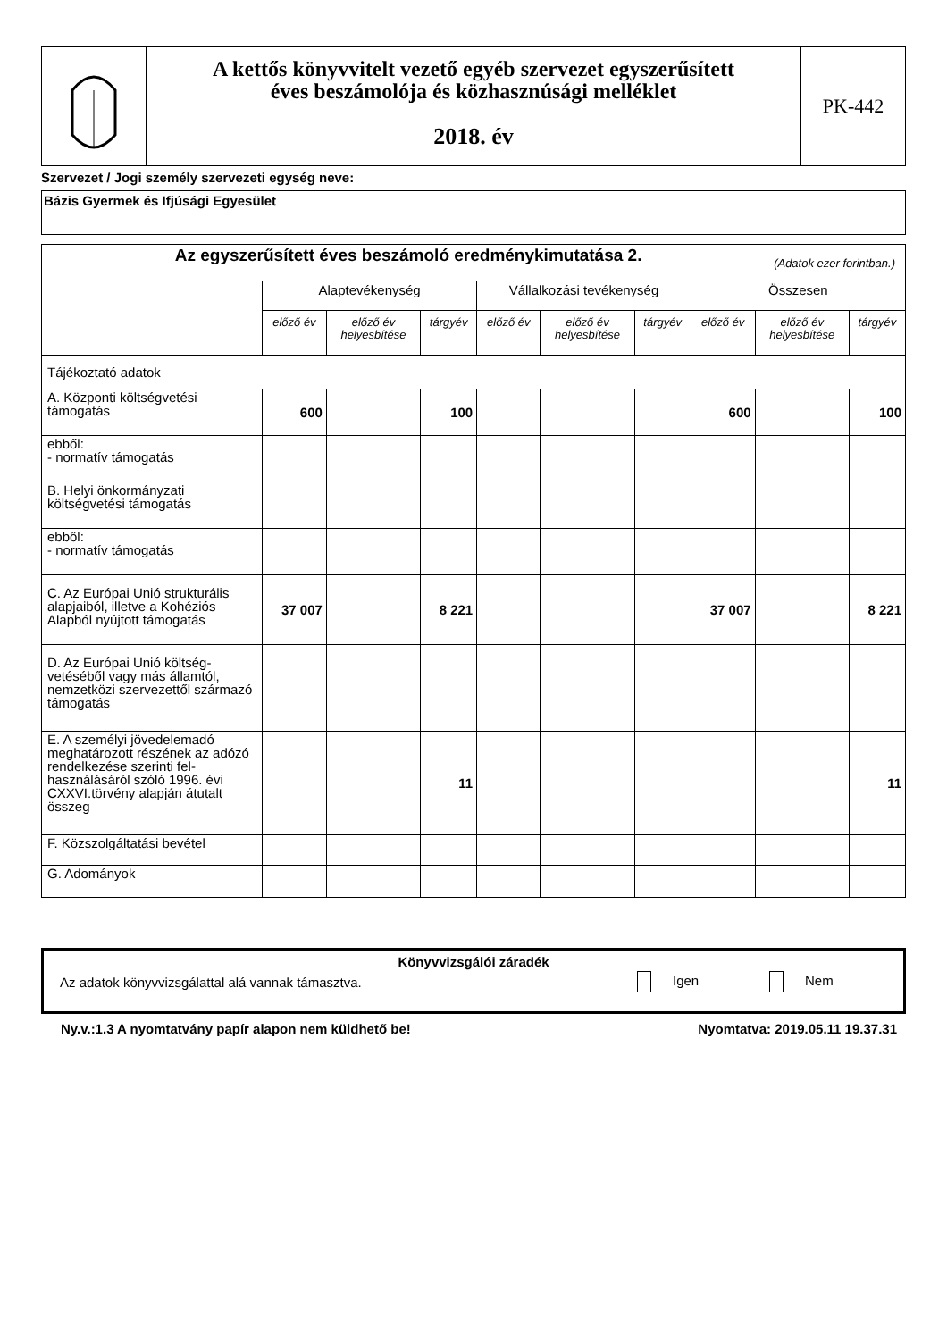A kettős könyvvitelt vezető egyéb szervezet egyszerűsített
éves beszámolója és közhasznúsági melléklet
2018. év
PK-442
Szervezet / Jogi személy szervezeti egység neve:
Bázis Gyermek és Ifjúsági Egyesület
| Az egyszerűsített éves beszámoló eredménykimutatása 2. (Adatok ezer forintban.) | | | | | | | | | |
| --- | --- | --- | --- | --- | --- | --- | --- | --- | --- |
| | Alaptevékenység | | | Vállalkozási tevékenység | | | Összesen | | |
| | előző év | előző év helyesbítése | tárgyév | előző év | előző év helyesbítése | tárgyév | előző év | előző év helyesbítése | tárgyév |
| Tájékoztató adatok | | | | | | | | | |
| A. Központi költségvetési támogatás | 600 | | 100 | | | | 600 | | 100 |
| ebből: - normatív támogatás | | | | | | | | | |
| B. Helyi önkormányzati költségvetési támogatás | | | | | | | | | |
| ebből: - normatív támogatás | | | | | | | | | |
| C. Az Európai Unió strukturális alapjaiból, illetve a Kohéziós Alapból nyújtott támogatás | 37 007 | | 8 221 | | | | 37 007 | | 8 221 |
| D. Az Európai Unió költség-vetéséből vagy más államtól, nemzetközi szervezettől származó támogatás | | | | | | | | | |
| E. A személyi jövedelemadó meghatározott részének az adózó rendelkezése szerinti fel-használásáról szóló 1996. évi CXXVI.törvény alapján átutalt összeg | | | 11 | | | | | | 11 |
| F. Közszolgáltatási bevétel | | | | | | | | | |
| G. Adományok | | | | | | | | | |
Könyvvizsgálói záradék
Az adatok könyvvizsgálattal alá vannak támasztva. Igen Nem
Ny.v.:1.3 A nyomtatvány papír alapon nem küldhető be! Nyomtatva: 2019.05.11 19.37.31